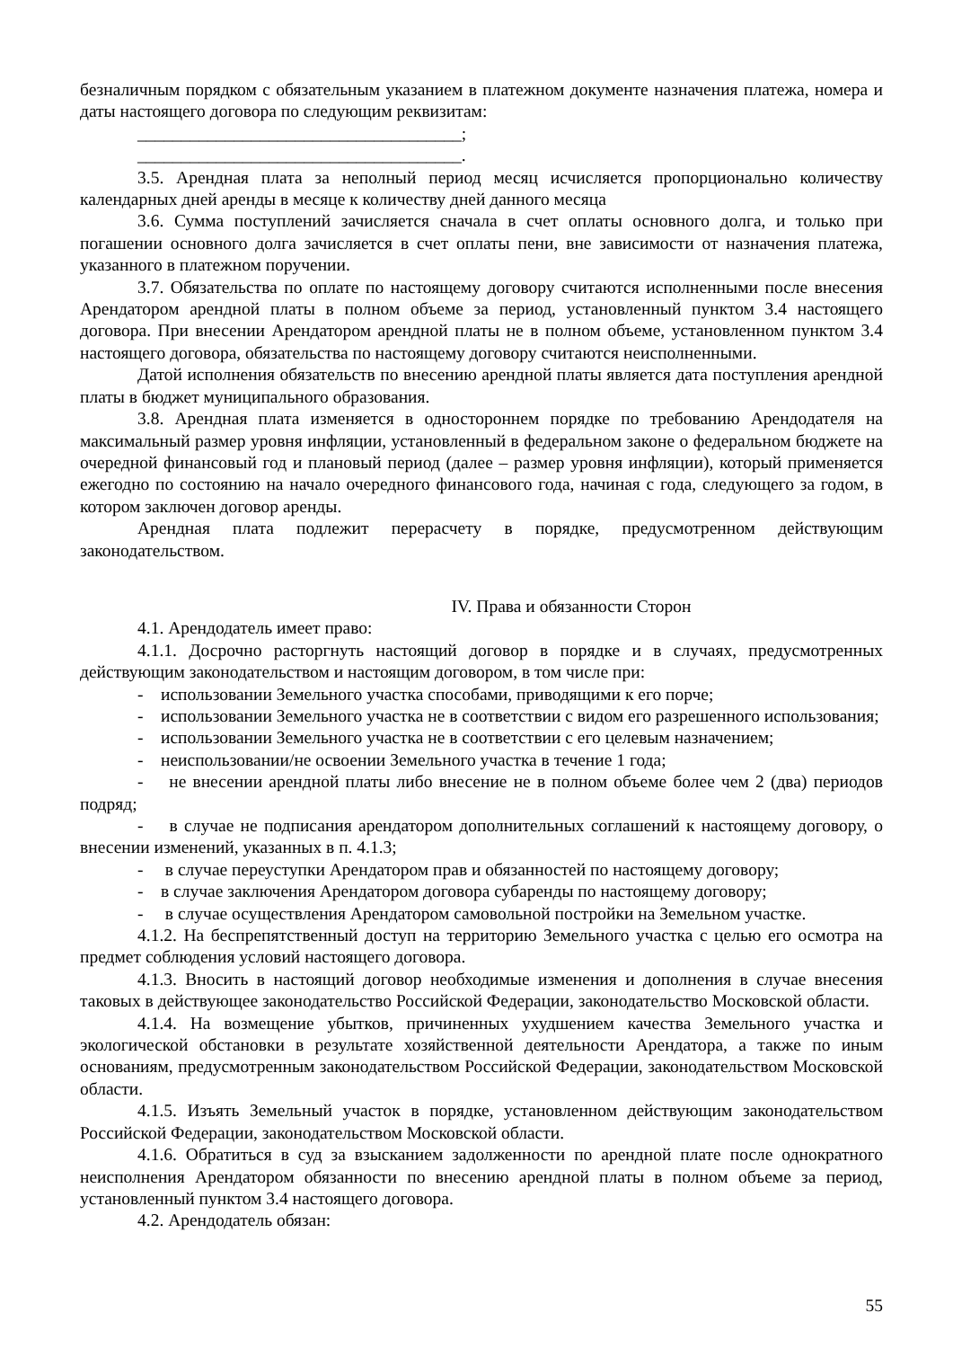безналичным порядком с обязательным указанием в платежном документе назначения платежа, номера и даты настоящего договора по следующим реквизитам:
_____________________________________;
_____________________________________.
3.5. Арендная плата за неполный период месяц исчисляется пропорционально количеству календарных дней аренды в месяце к количеству дней данного месяца
3.6. Сумма поступлений зачисляется сначала в счет оплаты основного долга, и только при погашении основного долга зачисляется в счет оплаты пени, вне зависимости от назначения платежа, указанного в платежном поручении.
3.7. Обязательства по оплате по настоящему договору считаются исполненными после внесения Арендатором арендной платы в полном объеме за период, установленный пунктом 3.4 настоящего договора. При внесении Арендатором арендной платы не в полном объеме, установленном пунктом 3.4 настоящего договора, обязательства по настоящему договору считаются неисполненными.
Датой исполнения обязательств по внесению арендной платы является дата поступления арендной платы в бюджет муниципального образования.
3.8. Арендная плата изменяется в одностороннем порядке по требованию Арендодателя на максимальный размер уровня инфляции, установленный в федеральном законе о федеральном бюджете на очередной финансовый год и плановый период (далее – размер уровня инфляции), который применяется ежегодно по состоянию на начало очередного финансового года, начиная с года, следующего за годом, в котором заключен договор аренды.
Арендная плата подлежит перерасчету в порядке, предусмотренном действующим законодательством.
IV. Права и обязанности Сторон
4.1. Арендодатель имеет право:
4.1.1. Досрочно расторгнуть настоящий договор в порядке и в случаях, предусмотренных действующим законодательством и настоящим договором, в том числе при:
- использовании Земельного участка способами, приводящими к его порче;
- использовании Земельного участка не в соответствии с видом его разрешенного использования;
- использовании Земельного участка не в соответствии с его целевым назначением;
- неиспользовании/не освоении Земельного участка в течение 1 года;
- не внесении арендной платы либо внесение не в полном объеме более чем 2 (два) периодов подряд;
- в случае не подписания арендатором дополнительных соглашений к настоящему договору, о внесении изменений, указанных в п. 4.1.3;
- в случае переуступки Арендатором прав и обязанностей по настоящему договору;
- в случае заключения Арендатором договора субаренды по настоящему договору;
- в случае осуществления Арендатором самовольной постройки на Земельном участке.
4.1.2. На беспрепятственный доступ на территорию Земельного участка с целью его осмотра на предмет соблюдения условий настоящего договора.
4.1.3. Вносить в настоящий договор необходимые изменения и дополнения в случае внесения таковых в действующее законодательство Российской Федерации, законодательство Московской области.
4.1.4. На возмещение убытков, причиненных ухудшением качества Земельного участка и экологической обстановки в результате хозяйственной деятельности Арендатора, а также по иным основаниям, предусмотренным законодательством Российской Федерации, законодательством Московской области.
4.1.5. Изъять Земельный участок в порядке, установленном действующим законодательством Российской Федерации, законодательством Московской области.
4.1.6. Обратиться в суд за взысканием задолженности по арендной плате после однократного неисполнения Арендатором обязанности по внесению арендной платы в полном объеме за период, установленный пунктом 3.4 настоящего договора.
4.2. Арендодатель обязан:
55